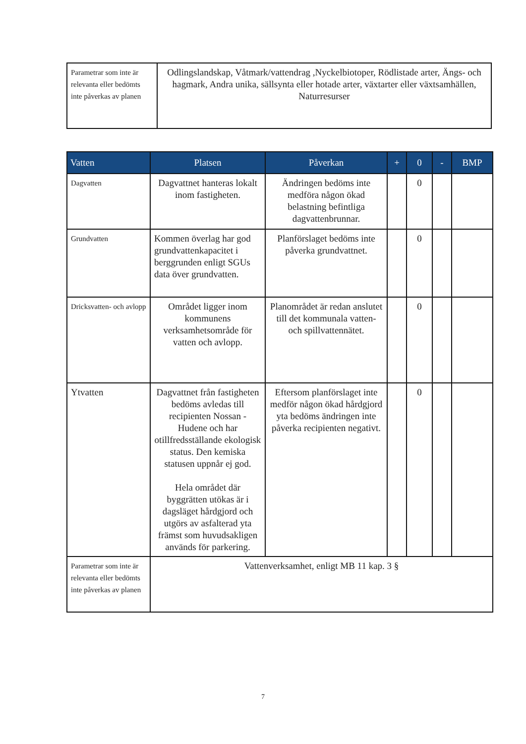| Parametrar som inte är relevanta eller bedömts inte påverkas av planen | Odlingslandskap, Våtmark/vattendrag ,Nyckelbiotoper, Rödlistade arter, Ängs- och hagmark, Andra unika, sällsynta eller hotade arter, växtarter eller växtsamhällen, Naturresurser |
| Vatten | Platsen | Påverkan | + | 0 | - | BMP |
| --- | --- | --- | --- | --- | --- | --- |
| Dagvatten | Dagvattnet hanteras lokalt inom fastigheten. | Ändringen bedöms inte medföra någon ökad belastning befintliga dagvattenbrunnar. | | 0 | | |
| Grundvatten | Kommen överlag har god grundvattenkapacitet i berggrunden enligt SGUs data över grundvatten. | Planförslaget bedöms inte påverka grundvattnet. | | 0 | | |
| Dricksvatten- och avlopp | Området ligger inom kommunens verksamhetsområde för vatten och avlopp. | Planområdet är redan anslutet till det kommunala vatten- och spillvattennätet. | | 0 | | |
| Ytvatten | Dagvattnet från fastigheten bedöms avledas till recipienten Nossan - Hudene och har otillfredsställande ekologisk status. Den kemiska statusen uppnår ej god. Hela området där byggrätten utökas är i dagsläget hårdgjord och utgörs av asfalterad yta främst som huvudsakligen används för parkering. | Eftersom planförslaget inte medför någon ökad hårdgjord yta bedöms ändringen inte påverka recipienten negativt. | | 0 | | |
| Parametrar som inte är relevanta eller bedömts inte påverkas av planen | Vattenverksamhet, enligt MB 11 kap. 3 § | | | | | |
7